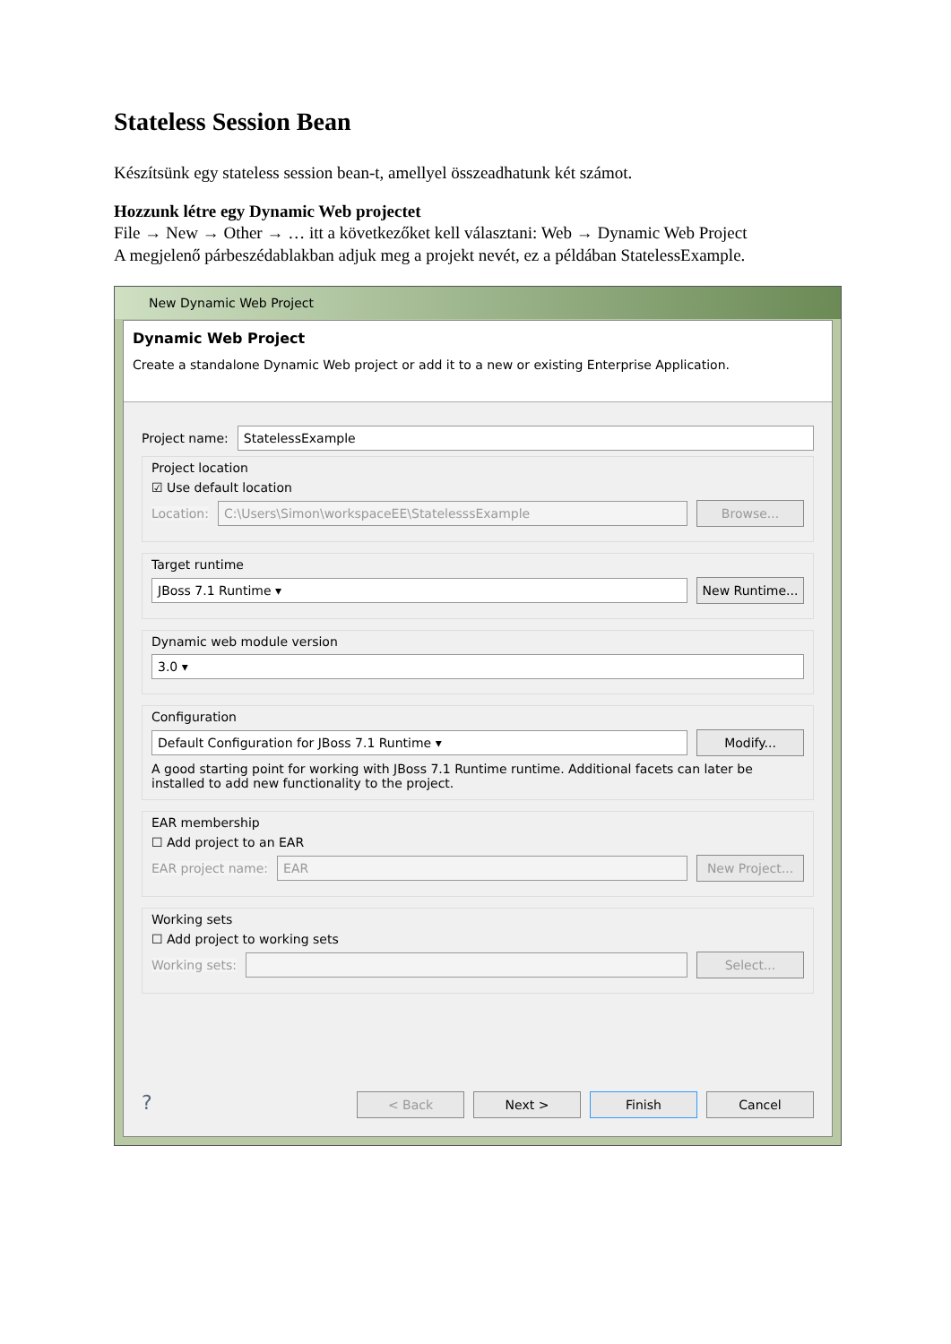Stateless Session Bean
Készítsünk egy stateless session bean-t, amellyel összeadhatunk két számot.
Hozzunk létre egy Dynamic Web projectet
File → New → Other → … itt a következőket kell választani: Web → Dynamic Web Project
A megjelenő párbeszédablakban adjuk meg a projekt nevét, ez a példában StatelessExample.
New Dynamic Web Project
Dynamic Web Project
Create a standalone Dynamic Web project or add it to a new or existing Enterprise Application.
Project name: StatelessExample
Project location
☑ Use default location
Location: C:\Users\Simon\workspaceEE\StatelesssExample Browse...
Target runtime
JBoss 7.1 Runtime ▾ New Runtime...
Dynamic web module version
3.0 ▾
Configuration
Default Configuration for JBoss 7.1 Runtime ▾ Modify...
A good starting point for working with JBoss 7.1 Runtime runtime. Additional facets can later be installed to add new functionality to the project.
EAR membership
☐ Add project to an EAR
EAR project name: EAR New Project...
Working sets
☐ Add project to working sets
Working sets: Select...
? < Back Next > Finish Cancel